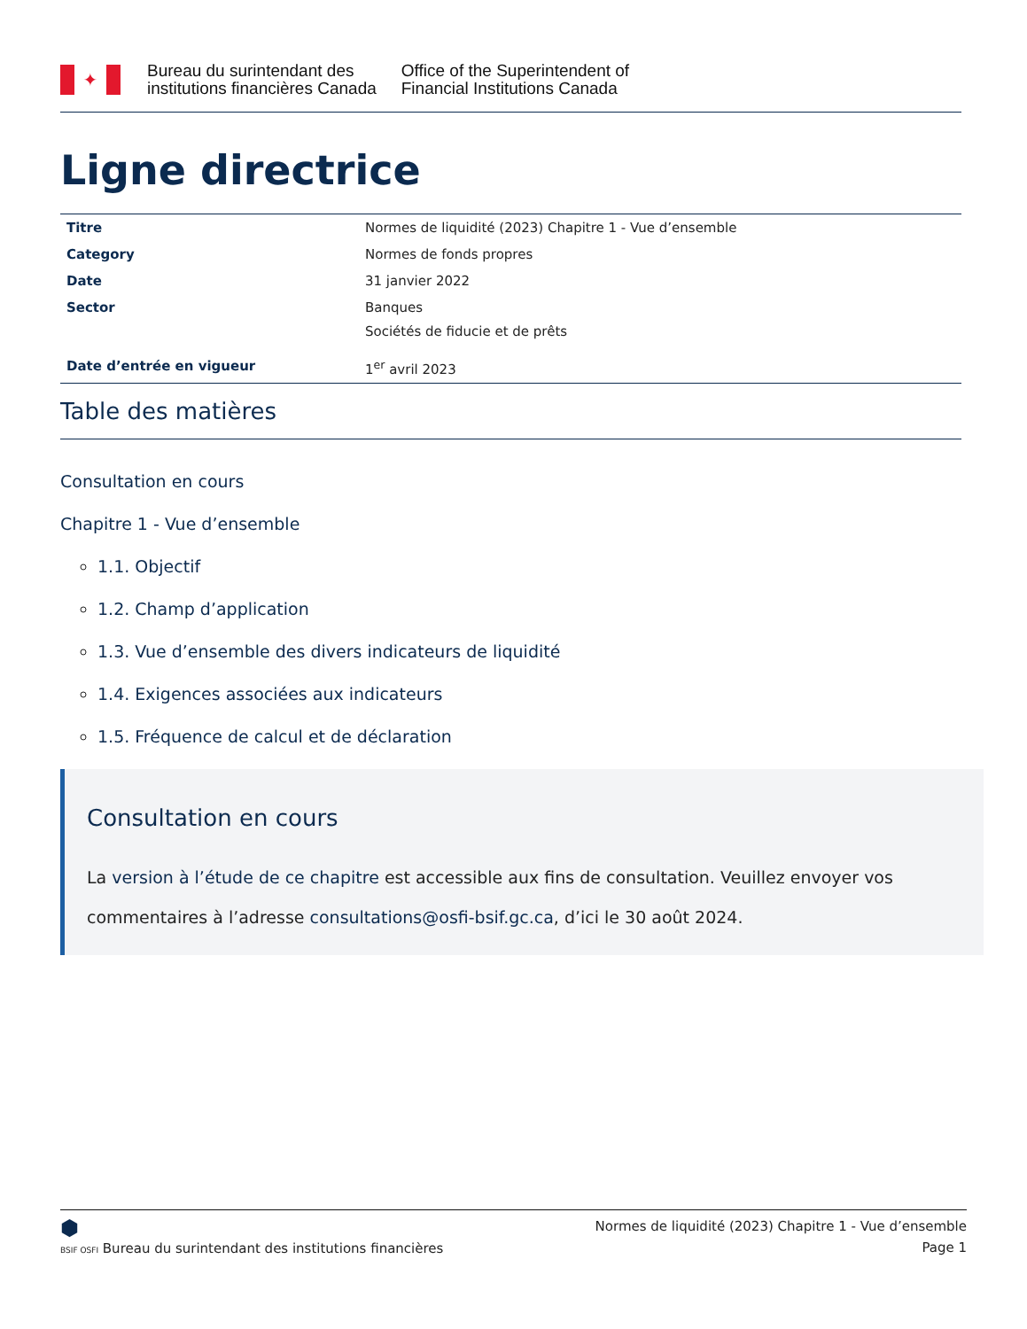✦
Bureau du surintendant des
institutions financières Canada
Office of the Superintendent of
Financial Institutions Canada
Ligne directrice
| Titre | Normes de liquidité (2023) Chapitre 1 - Vue d’ensemble |
| Category | Normes de fonds propres |
| Date | 31 janvier 2022 |
| Sector | Banques Sociétés de fiducie et de prêts |
| Date d’entrée en vigueur | 1<sup>er</sup> avril 2023 |
Table des matières
Consultation en cours
Chapitre 1 - Vue d’ensemble
1.1. Objectif
1.2. Champ d’application
1.3. Vue d’ensemble des divers indicateurs de liquidité
1.4. Exigences associées aux indicateurs
1.5. Fréquence de calcul et de déclaration
Consultation en cours
La version à l’étude de ce chapitre est accessible aux fins de consultation. Veuillez envoyer vos commentaires à l’adresse consultations@osfi-bsif.gc.ca, d’ici le 30 août 2024.
⬢
BSIF OSFI Bureau du surintendant des institutions financières
Normes de liquidité (2023) Chapitre 1 - Vue d’ensemble
Page 1